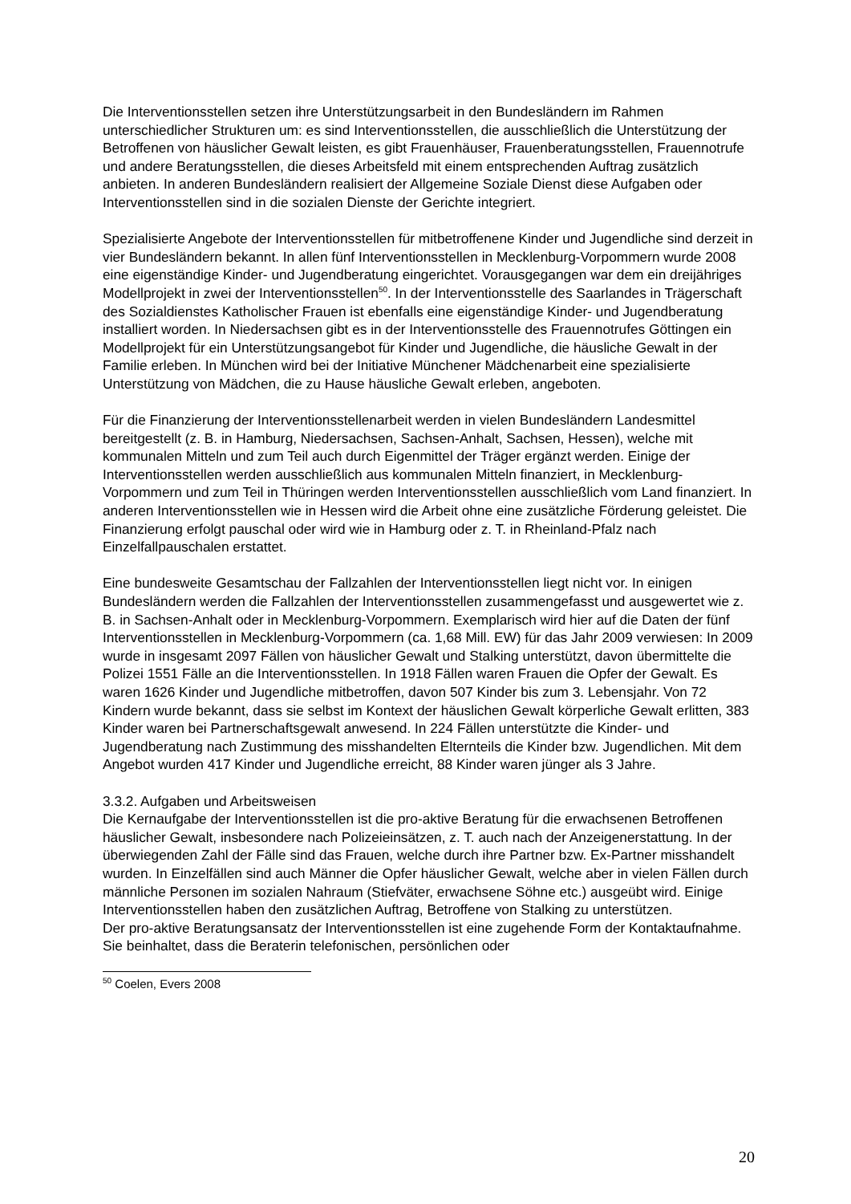Die Interventionsstellen setzen ihre Unterstützungsarbeit in den Bundesländern im Rahmen unterschiedlicher Strukturen um: es sind Interventionsstellen, die ausschließlich die Unterstützung der Betroffenen von häuslicher Gewalt leisten, es gibt Frauenhäuser, Frauenberatungsstellen, Frauennotrufe und andere Beratungsstellen, die dieses Arbeitsfeld mit einem entsprechenden Auftrag zusätzlich anbieten. In anderen Bundesländern realisiert der Allgemeine Soziale Dienst diese Aufgaben oder Interventionsstellen sind in die sozialen Dienste der Gerichte integriert.
Spezialisierte Angebote der Interventionsstellen für mitbetroffenene Kinder und Jugendliche sind derzeit in vier Bundesländern bekannt. In allen fünf Interventionsstellen in Mecklenburg-Vorpommern wurde 2008 eine eigenständige Kinder- und Jugendberatung eingerichtet. Vorausgegangen war dem ein dreijähriges Modellprojekt in zwei der Interventionsstellen<sup>50</sup>. In der Interventionsstelle des Saarlandes in Trägerschaft des Sozialdienstes Katholischer Frauen ist ebenfalls eine eigenständige Kinder- und Jugendberatung installiert worden. In Niedersachsen gibt es in der Interventionsstelle des Frauennotrufes Göttingen ein Modellprojekt für ein Unterstützungsangebot für Kinder und Jugendliche, die häusliche Gewalt in der Familie erleben. In München wird bei der Initiative Münchener Mädchenarbeit eine spezialisierte Unterstützung von Mädchen, die zu Hause häusliche Gewalt erleben, angeboten.
Für die Finanzierung der Interventionsstellenarbeit werden in vielen Bundesländern Landesmittel bereitgestellt (z. B. in Hamburg, Niedersachsen, Sachsen-Anhalt, Sachsen, Hessen), welche mit kommunalen Mitteln und zum Teil auch durch Eigenmittel der Träger ergänzt werden. Einige der Interventionsstellen werden ausschließlich aus kommunalen Mitteln finanziert, in Mecklenburg-Vorpommern und zum Teil in Thüringen werden Interventionsstellen ausschließlich vom Land finanziert. In anderen Interventionsstellen wie in Hessen wird die Arbeit ohne eine zusätzliche Förderung geleistet. Die Finanzierung erfolgt pauschal oder wird wie in Hamburg oder z. T. in Rheinland-Pfalz nach Einzelfallpauschalen erstattet.
Eine bundesweite Gesamtschau der Fallzahlen der Interventionsstellen liegt nicht vor. In einigen Bundesländern werden die Fallzahlen der Interventionsstellen zusammengefasst und ausgewertet wie z. B. in Sachsen-Anhalt oder in Mecklenburg-Vorpommern. Exemplarisch wird hier auf die Daten der fünf Interventionsstellen in Mecklenburg-Vorpommern (ca. 1,68 Mill. EW) für das Jahr 2009 verwiesen: In 2009 wurde in insgesamt 2097 Fällen von häuslicher Gewalt und Stalking unterstützt, davon übermittelte die Polizei 1551 Fälle an die Interventionsstellen. In 1918 Fällen waren Frauen die Opfer der Gewalt. Es waren 1626 Kinder und Jugendliche mitbetroffen, davon 507 Kinder bis zum 3. Lebensjahr. Von 72 Kindern wurde bekannt, dass sie selbst im Kontext der häuslichen Gewalt körperliche Gewalt erlitten, 383 Kinder waren bei Partnerschaftsgewalt anwesend. In 224 Fällen unterstützte die Kinder- und Jugendberatung nach Zustimmung des misshandelten Elternteils die Kinder bzw. Jugendlichen. Mit dem Angebot wurden 417 Kinder und Jugendliche erreicht, 88 Kinder waren jünger als 3 Jahre.
3.3.2. Aufgaben und Arbeitsweisen
Die Kernaufgabe der Interventionsstellen ist die pro-aktive Beratung für die erwachsenen Betroffenen häuslicher Gewalt, insbesondere nach Polizeieinsätzen, z. T. auch nach der Anzeigenerstattung. In der überwiegenden Zahl der Fälle sind das Frauen, welche durch ihre Partner bzw. Ex-Partner misshandelt wurden. In Einzelfällen sind auch Männer die Opfer häuslicher Gewalt, welche aber in vielen Fällen durch männliche Personen im sozialen Nahraum (Stiefväter, erwachsene Söhne etc.) ausgeübt wird. Einige Interventionsstellen haben den zusätzlichen Auftrag, Betroffene von Stalking zu unterstützen.
Der pro-aktive Beratungsansatz der Interventionsstellen ist eine zugehende Form der Kontaktaufnahme. Sie beinhaltet, dass die Beraterin telefonischen, persönlichen oder
<sup>50</sup> Coelen, Evers 2008
20